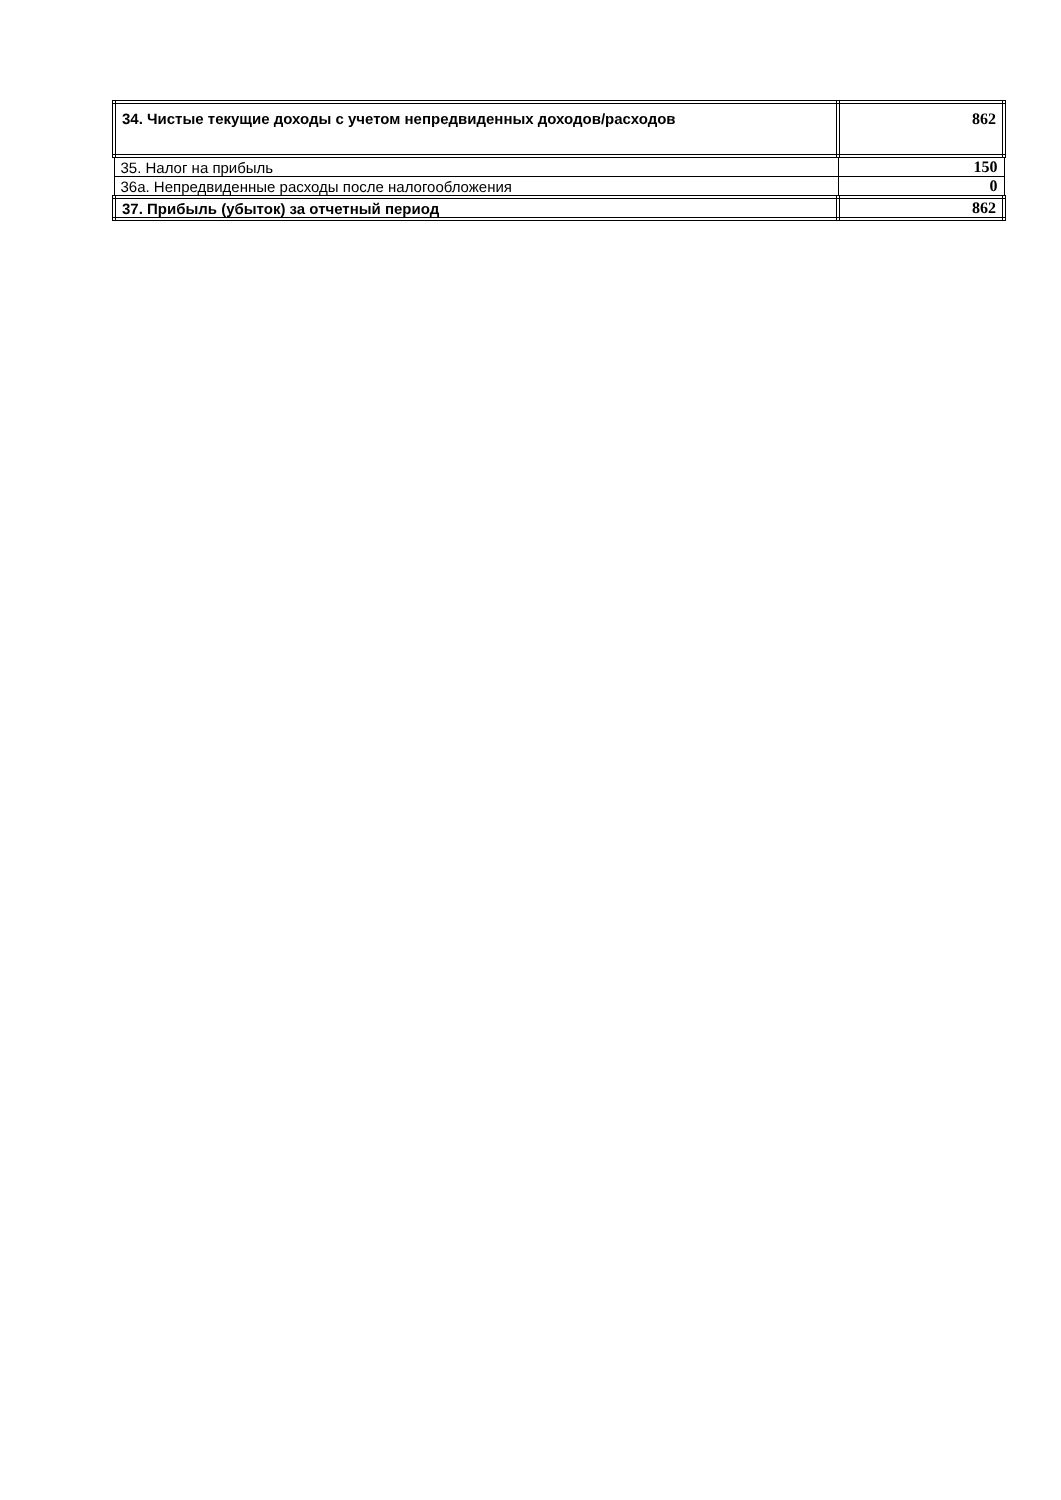| 34. Чистые текущие доходы с учетом непредвиденных доходов/расходов | 862 |
| 35. Налог на прибыль | 150 |
| 36а. Непредвиденные расходы после налогообложения | 0 |
| 37. Прибыль (убыток) за отчетный период | 862 |